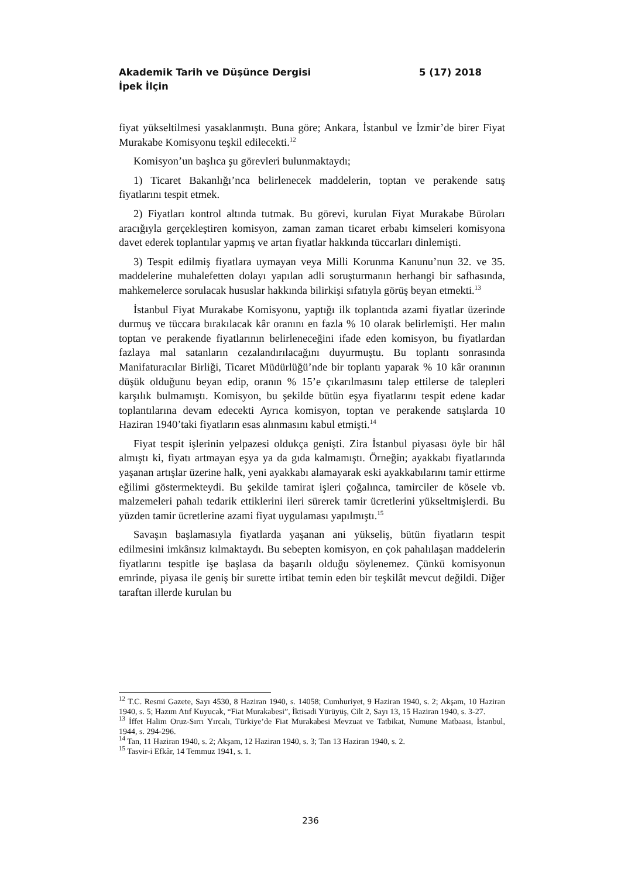5 (17) 2018 Akademik Tarih ve Düşünce Dergisi
İpek İlçin
fiyat yükseltilmesi yasaklanmıştı. Buna göre; Ankara, İstanbul ve İzmir’de birer Fiyat Murakabe Komisyonu teşkil edilecekti.<sup>12</sup>
Komisyon’un başlıca şu görevleri bulunmaktaydı;
1) Ticaret Bakanlığı’nca belirlenecek maddelerin, toptan ve perakende satış fiyatlarını tespit etmek.
2) Fiyatları kontrol altında tutmak. Bu görevi, kurulan Fiyat Murakabe Büroları aracığıyla gerçekleştiren komisyon, zaman zaman ticaret erbabı kimseleri komisyona davet ederek toplantılar yapmış ve artan fiyatlar hakkında tüccarları dinlemişti.
3) Tespit edilmiş fiyatlara uymayan veya Milli Korunma Kanunu’nun 32. ve 35. maddelerine muhalefetten dolayı yapılan adli soruşturmanın herhangi bir safhasında, mahkemelerce sorulacak hususlar hakkında bilirkişi sıfatıyla görüş beyan etmekti.<sup>13</sup>
İstanbul Fiyat Murakabe Komisyonu, yaptığı ilk toplantıda azami fiyatlar üzerinde durmuş ve tüccara bırakılacak kâr oranını en fazla % 10 olarak belirlemişti. Her malın toptan ve perakende fiyatlarının belirleneceğini ifade eden komisyon, bu fiyatlardan fazlaya mal satanların cezalandırılacağını duyurmuştu. Bu toplantı sonrasında Manifaturacılar Birliği, Ticaret Müdürlüğü’nde bir toplantı yaparak % 10 kâr oranının düşük olduğunu beyan edip, oranın % 15’e çıkarılmasını talep ettilerse de talepleri karşılık bulmamıştı. Komisyon, bu şekilde bütün eşya fiyatlarını tespit edene kadar toplantılarına devam edecekti Ayrıca komisyon, toptan ve perakende satışlarda 10 Haziran 1940’taki fiyatların esas alınmasını kabul etmişti.<sup>14</sup>
Fiyat tespit işlerinin yelpazesi oldukça genişti. Zira İstanbul piyasası öyle bir hâl almıştı ki, fiyatı artmayan eşya ya da gıda kalmamıştı. Örneğin; ayakkabı fiyatlarında yaşanan artışlar üzerine halk, yeni ayakkabı alamayarak eski ayakkabılarını tamir ettirme eğilimi göstermekteydi. Bu şekilde tamirat işleri çoğalınca, tamirciler de kösele vb. malzemeleri pahalı tedarik ettiklerini ileri sürerek tamir ücretlerini yükseltmişlerdi. Bu yüzden tamir ücretlerine azami fiyat uygulaması yapılmıştı.<sup>15</sup>
Savaşın başlamasıyla fiyatlarda yaşanan ani yükseliş, bütün fiyatların tespit edilmesini imkânsız kılmaktaydı. Bu sebepten komisyon, en çok pahalılaşan maddelerin fiyatlarını tespitle işe başlasa da başarılı olduğu söylenemez. Çünkü komisyonun emrinde, piyasa ile geniş bir surette irtibat temin eden bir teşkilât mevcut değildi. Diğer taraftan illerde kurulan bu
<sup>12</sup> T.C. Resmi Gazete, Sayı 4530, 8 Haziran 1940, s. 14058; Cumhuriyet, 9 Haziran 1940, s. 2; Akşam, 10 Haziran 1940, s. 5; Hazım Atıf Kuyucak, “Fiat Murakabesi”, İktisadi Yürüyüş, Cilt 2, Sayı 13, 15 Haziran 1940, s. 3-27.
<sup>13</sup> İffet Halim Oruz-Sırrı Yırcalı, Türkiye’de Fiat Murakabesi Mevzuat ve Tatbikat, Numune Matbaası, İstanbul, 1944, s. 294-296.
<sup>14</sup> Tan, 11 Haziran 1940, s. 2; Akşam, 12 Haziran 1940, s. 3; Tan 13 Haziran 1940, s. 2.
<sup>15</sup> Tasvir-i Efkâr, 14 Temmuz 1941, s. 1.
236